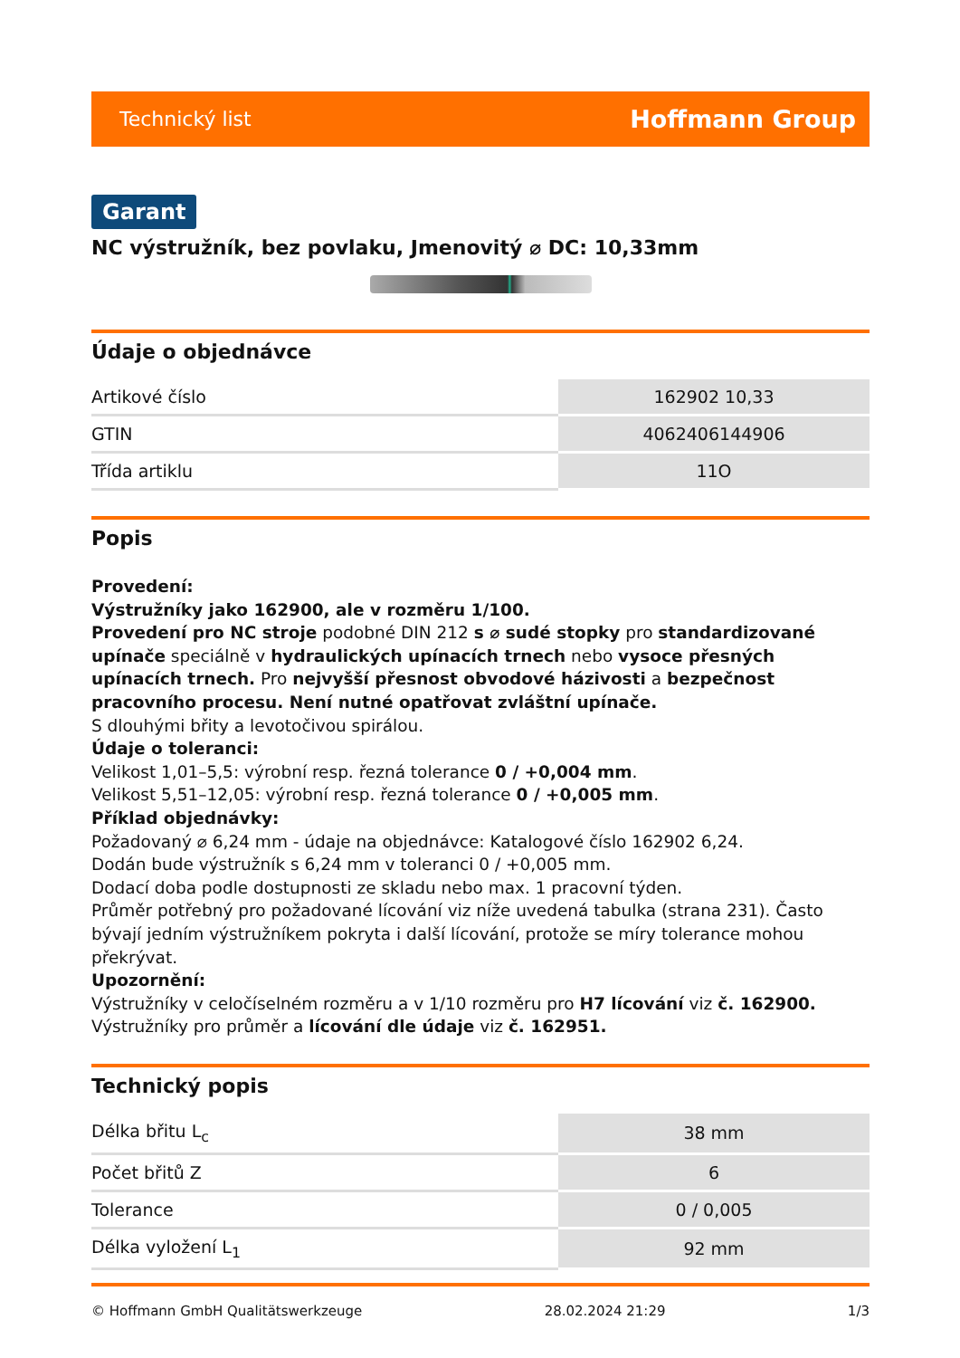Technický list Hoffmann Group
Garant
NC výstružník, bez povlaku, Jmenovitý ⌀ DC: 10,33mm
Údaje o objednávce
| Artikové číslo | 162902 10,33 |
| GTIN | 4062406144906 |
| Třída artiklu | 11O |
Popis
Provedení:
Výstružníky jako 162900, ale v rozměru 1/100.
Provedení pro NC stroje podobné DIN 212 s ⌀ sudé stopky pro standardizované upínače speciálně v hydraulických upínacích trnech nebo vysoce přesných upínacích trnech. Pro nejvyšší přesnost obvodové házivosti a bezpečnost pracovního procesu. Není nutné opatřovat zvláštní upínače.
S dlouhými břity a levotočivou spirálou.
Údaje o toleranci:
Velikost 1,01–5,5: výrobní resp. řezná tolerance 0 / +0,004 mm.
Velikost 5,51–12,05: výrobní resp. řezná tolerance 0 / +0,005 mm.
Příklad objednávky:
Požadovaný ⌀ 6,24 mm - údaje na objednávce: Katalogové číslo 162902 6,24.
Dodán bude výstružník s 6,24 mm v toleranci 0 / +0,005 mm.
Dodací doba podle dostupnosti ze skladu nebo max. 1 pracovní týden.
Průměr potřebný pro požadované lícování viz níže uvedená tabulka (strana 231). Často bývají jedním výstružníkem pokryta i další lícování, protože se míry tolerance mohou překrývat.
Upozornění:
Výstružníky v celočíselném rozměru a v 1/10 rozměru pro H7 lícování viz č. 162900.
Výstružníky pro průměr a lícování dle údaje viz č. 162951.
Technický popis
| Délka břitu L<sub>c</sub> | 38 mm |
| Počet břitů Z | 6 |
| Tolerance | 0 / 0,005 |
| Délka vyložení L<sub>1</sub> | 92 mm |
© Hoffmann GmbH Qualitätswerkzeuge 28.02.2024 21:29 1/3